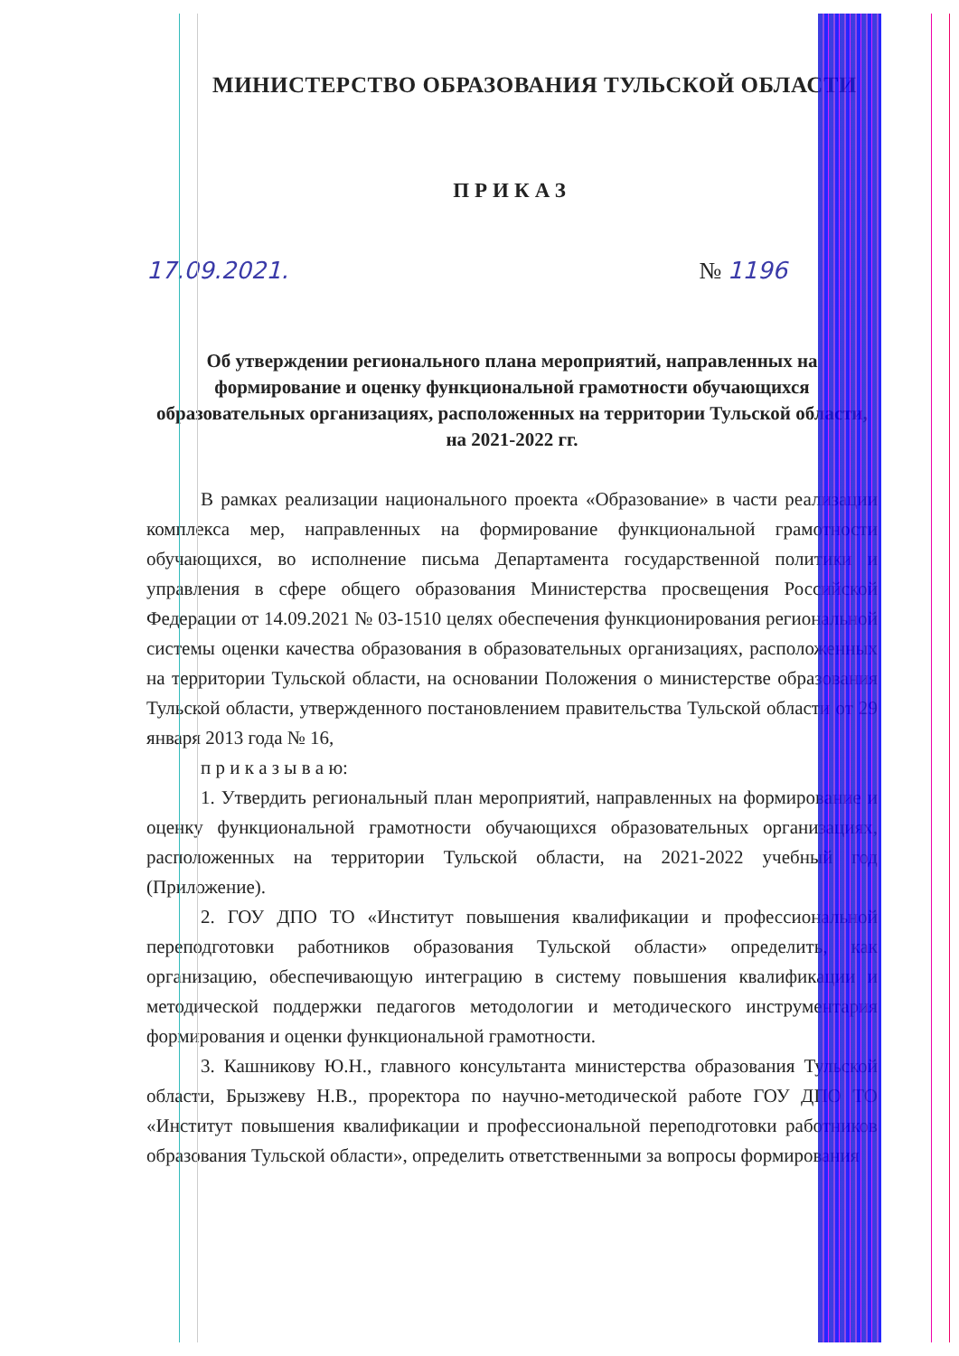МИНИСТЕРСТВО ОБРАЗОВАНИЯ ТУЛЬСКОЙ ОБЛАСТИ
ПРИКАЗ
17.09.2021. № 1196
Об утверждении регионального плана мероприятий, направленных на формирование и оценку функциональной грамотности обучающихся образовательных организациях, расположенных на территории Тульской области, на 2021-2022 гг.
В рамках реализации национального проекта «Образование» в части реализации комплекса мер, направленных на формирование функциональной грамотности обучающихся, во исполнение письма Департамента государственной политики и управления в сфере общего образования Министерства просвещения Российской Федерации от 14.09.2021 № 03-1510 целях обеспечения функционирования региональной системы оценки качества образования в образовательных организациях, расположенных на территории Тульской области, на основании Положения о министерстве образования Тульской области, утвержденного постановлением правительства Тульской области от 29 января 2013 года № 16,
п р и к а з ы в а ю:
1. Утвердить региональный план мероприятий, направленных на формирование и оценку функциональной грамотности обучающихся образовательных организациях, расположенных на территории Тульской области, на 2021-2022 учебный год (Приложение).
2. ГОУ ДПО ТО «Институт повышения квалификации и профессиональной переподготовки работников образования Тульской области» определить, как организацию, обеспечивающую интеграцию в систему повышения квалификации и методической поддержки педагогов методологии и методического инструментария формирования и оценки функциональной грамотности.
3. Кашникову Ю.Н., главного консультанта министерства образования Тульской области, Брызжеву Н.В., проректора по научно-методической работе ГОУ ДПО ТО «Институт повышения квалификации и профессиональной переподготовки работников образования Тульской области», определить ответственными за вопросы формирования